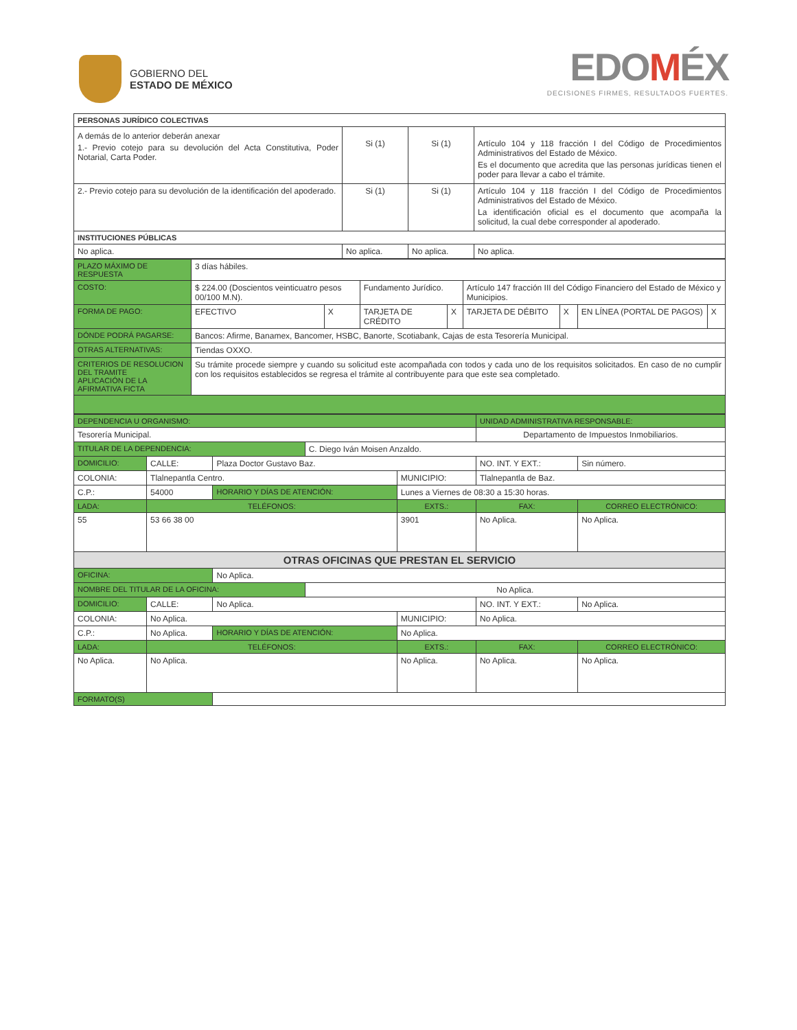GOBIERNO DEL
ESTADO DE MÉXICO
EDOMÉX
DECISIONES FIRMES, RESULTADOS FUERTES.
| PERSONAS JURÍDICO COLECTIVAS | | | |
| --- | --- | --- | --- |
| A demás de lo anterior deberán anexar 1.- Previo cotejo para su devolución del Acta Constitutiva, Poder Notarial, Carta Poder. | Si (1) | Si (1) | Artículo 104 y 118 fracción I del Código de Procedimientos Administrativos del Estado de México. Es el documento que acredita que las personas jurídicas tienen el poder para llevar a cabo el trámite. |
| 2.- Previo cotejo para su devolución de la identificación del apoderado. | Si (1) | Si (1) | Artículo 104 y 118 fracción I del Código de Procedimientos Administrativos del Estado de México. La identificación oficial es el documento que acompaña la solicitud, la cual debe corresponder al apoderado. |
| INSTITUCIONES PÚBLICAS | | | |
| No aplica. | No aplica. | No aplica. | No aplica. |
| PLAZO MÁXIMO DE RESPUESTA | 3 días hábiles. | | | | | | | |
| COSTO: | $ 224.00 (Doscientos veinticuatro pesos 00/100 M.N). | | Fundamento Jurídico. | | Artículo 147 fracción III del Código Financiero del Estado de México y Municipios. | | | |
| FORMA DE PAGO: | EFECTIVO | X | TARJETA DE CRÉDITO | X | TARJETA DE DÉBITO | X | EN LÍNEA (PORTAL DE PAGOS) | X |
| DÓNDE PODRÁ PAGARSE: | Bancos: Afirme, Banamex, Bancomer, HSBC, Banorte, Scotiabank, Cajas de esta Tesorería Municipal. | | | | | | | |
| OTRAS ALTERNATIVAS: | Tiendas OXXO. | | | | | | | |
| CRITERIOS DE RESOLUCION DEL TRAMITE APLICACIÓN DE LA AFIRMATIVA FICTA | Su trámite procede siempre y cuando su solicitud este acompañada con todos y cada uno de los requisitos solicitados. En caso de no cumplir con los requisitos establecidos se regresa el trámite al contribuyente para que este sea completado. | | | | | | | |
| DEPENDENCIA U ORGANISMO: | | | | | UNIDAD ADMINISTRATIVA RESPONSABLE: | | |
| Tesorería Municipal. | | | | | Departamento de Impuestos Inmobiliarios. | | |
| TITULAR DE LA DEPENDENCIA: | | | C. Diego Iván Moisen Anzaldo. | | | | |
| DOMICILIO: | CALLE: | Plaza Doctor Gustavo Baz. | | | | NO. INT. Y EXT.: | Sin número. |
| COLONIA: | Tlalnepantla Centro. | | | MUNICIPIO: | | Tlalnepantla de Baz. | |
| C.P.: | 54000 | HORARIO Y DÍAS DE ATENCIÓN: | | Lunes a Viernes de 08:30 a 15:30 horas. | | | |
| LADA: | TELÉFONOS: | | | EXTS.: | FAX: | | CORREO ELECTRÓNICO: |
| 55 | 53 66 38 00 | | | 3901 | No Aplica. | | No Aplica. |
| OTRAS OFICINAS QUE PRESTAN EL SERVICIO | | | | | | | |
| OFICINA: | | No Aplica. | | | | | |
| NOMBRE DEL TITULAR DE LA OFICINA: | | | No Aplica. | | | | |
| DOMICILIO: | CALLE: | No Aplica. | | | | NO. INT. Y EXT.: | No Aplica. |
| COLONIA: | No Aplica. | | | MUNICIPIO: | | No Aplica. | |
| C.P.: | No Aplica. | HORARIO Y DÍAS DE ATENCIÓN: | | No Aplica. | | | |
| LADA: | TELÉFONOS: | | | EXTS.: | FAX: | | CORREO ELECTRÓNICO: |
| No Aplica. | No Aplica. | | | No Aplica. | No Aplica. | | No Aplica. |
| FORMATO(S) | | | | | | | |